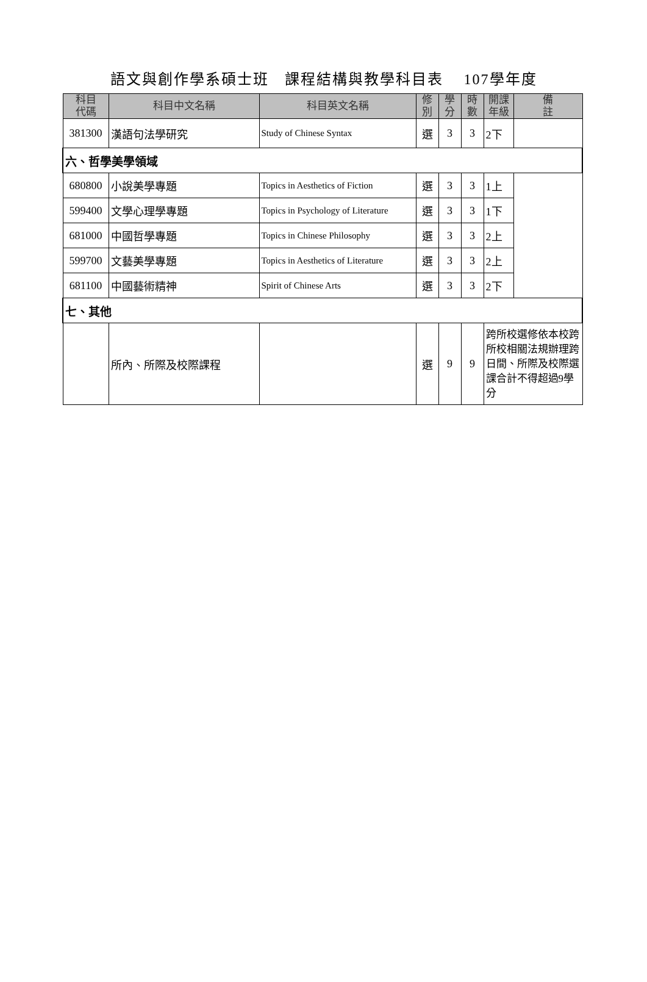語文與創作學系碩士班　課程結構與教學科目表　 107學年度
| 科目 代碼 | 科目中文名稱 | 科目英文名稱 | 修 別 | 學 分 | 時 數 | 開課 年級 | 備 註 |
| --- | --- | --- | --- | --- | --- | --- | --- |
| 381300 | 漢語句法學研究 | Study of Chinese Syntax | 選 | 3 | 3 | 2下 | |
| 六、哲學美學領域 | | | | | | | |
| 680800 | 小說美學專題 | Topics in Aesthetics of Fiction | 選 | 3 | 3 | 1上 | |
| 599400 | 文學心理學專題 | Topics in Psychology of Literature | 選 | 3 | 3 | 1下 | |
| 681000 | 中國哲學專題 | Topics in Chinese Philosophy | 選 | 3 | 3 | 2上 | |
| 599700 | 文藝美學專題 | Topics in Aesthetics of Literature | 選 | 3 | 3 | 2上 | |
| 681100 | 中國藝術精神 | Spirit of Chinese Arts | 選 | 3 | 3 | 2下 | |
| 七、其他 | | | | | | | |
| | 所內、所際及校際課程 | | 選 | 9 | 9 | 跨所校選修依本校跨所校相關法規辦理跨日間、所際及校際選課合計不得超過9學分 | |